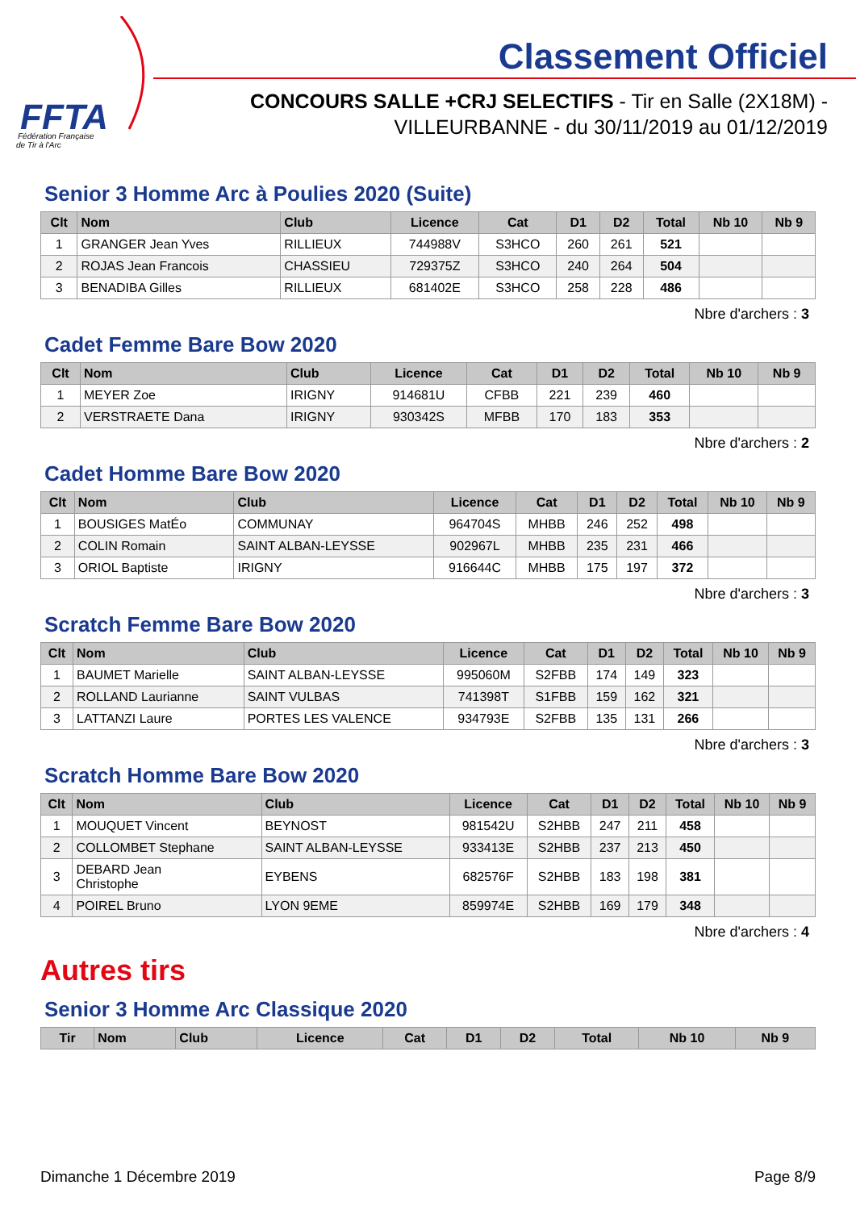FFTA
Fédération Française
de Tir à l'Arc
Classement Officiel
CONCOURS SALLE +CRJ SELECTIFS - Tir en Salle (2X18M) -
VILLEURBANNE - du 30/11/2019 au 01/12/2019
Senior 3 Homme Arc à Poulies 2020 (Suite)
| Clt | Nom | Club | Licence | Cat | D1 | D2 | Total | Nb 10 | Nb 9 |
| --- | --- | --- | --- | --- | --- | --- | --- | --- | --- |
| 1 | GRANGER Jean Yves | RILLIEUX | 744988V | S3HCO | 260 | 261 | 521 | | |
| 2 | ROJAS Jean Francois | CHASSIEU | 729375Z | S3HCO | 240 | 264 | 504 | | |
| 3 | BENADIBA Gilles | RILLIEUX | 681402E | S3HCO | 258 | 228 | 486 | | |
Nbre d'archers : 3
Cadet Femme Bare Bow 2020
| Clt | Nom | Club | Licence | Cat | D1 | D2 | Total | Nb 10 | Nb 9 |
| --- | --- | --- | --- | --- | --- | --- | --- | --- | --- |
| 1 | MEYER Zoe | IRIGNY | 914681U | CFBB | 221 | 239 | 460 | | |
| 2 | VERSTRAETE Dana | IRIGNY | 930342S | MFBB | 170 | 183 | 353 | | |
Nbre d'archers : 2
Cadet Homme Bare Bow 2020
| Clt | Nom | Club | Licence | Cat | D1 | D2 | Total | Nb 10 | Nb 9 |
| --- | --- | --- | --- | --- | --- | --- | --- | --- | --- |
| 1 | BOUSIGES MatÉo | COMMUNAY | 964704S | MHBB | 246 | 252 | 498 | | |
| 2 | COLIN Romain | SAINT ALBAN-LEYSSE | 902967L | MHBB | 235 | 231 | 466 | | |
| 3 | ORIOL Baptiste | IRIGNY | 916644C | MHBB | 175 | 197 | 372 | | |
Nbre d'archers : 3
Scratch Femme Bare Bow 2020
| Clt | Nom | Club | Licence | Cat | D1 | D2 | Total | Nb 10 | Nb 9 |
| --- | --- | --- | --- | --- | --- | --- | --- | --- | --- |
| 1 | BAUMET Marielle | SAINT ALBAN-LEYSSE | 995060M | S2FBB | 174 | 149 | 323 | | |
| 2 | ROLLAND Laurianne | SAINT VULBAS | 741398T | S1FBB | 159 | 162 | 321 | | |
| 3 | LATTANZI Laure | PORTES LES VALENCE | 934793E | S2FBB | 135 | 131 | 266 | | |
Nbre d'archers : 3
Scratch Homme Bare Bow 2020
| Clt | Nom | Club | Licence | Cat | D1 | D2 | Total | Nb 10 | Nb 9 |
| --- | --- | --- | --- | --- | --- | --- | --- | --- | --- |
| 1 | MOUQUET Vincent | BEYNOST | 981542U | S2HBB | 247 | 211 | 458 | | |
| 2 | COLLOMBET Stephane | SAINT ALBAN-LEYSSE | 933413E | S2HBB | 237 | 213 | 450 | | |
| 3 | DEBARD Jean Christophe | EYBENS | 682576F | S2HBB | 183 | 198 | 381 | | |
| 4 | POIREL Bruno | LYON 9EME | 859974E | S2HBB | 169 | 179 | 348 | | |
Nbre d'archers : 4
Autres tirs
Senior 3 Homme Arc Classique 2020
| Tir | Nom | Club | Licence | Cat | D1 | D2 | Total | Nb 10 | Nb 9 |
| --- | --- | --- | --- | --- | --- | --- | --- | --- | --- |
Dimanche 1 Décembre 2019 Page 8/9